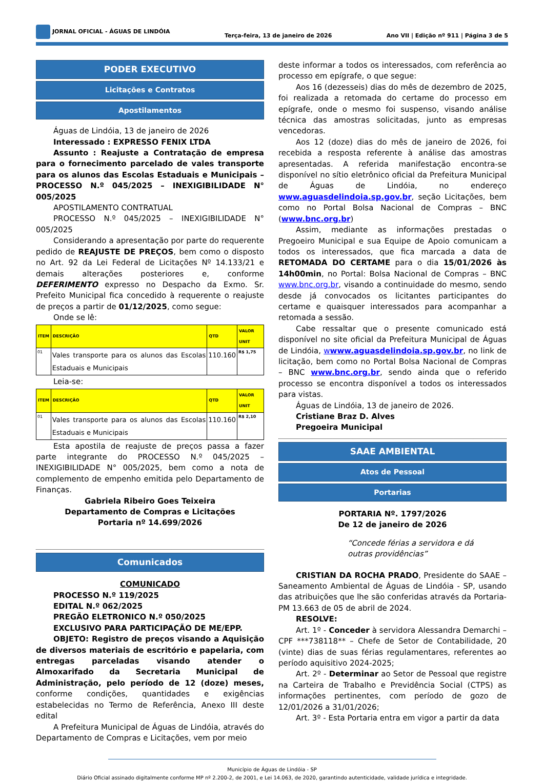JORNAL OFICIAL - ÁGUAS DE LINDÓIA Terça-feira, 13 de janeiro de 2026 Ano VII | Edição nº 911 | Página 3 de 5
PODER EXECUTIVO
Licitações e Contratos
Apostilamentos
Águas de Lindóia, 13 de janeiro de 2026
Interessado : EXPRESSO FENIX LTDA
Assunto : Reajuste a Contratação de empresa para o fornecimento parcelado de vales transporte para os alunos das Escolas Estaduais e Municipais – PROCESSO N.º 045/2025 – INEXIGIBILIDADE N° 005/2025
APOSTILAMENTO CONTRATUAL
PROCESSO N.º 045/2025 – INEXIGIBILIDADE N° 005/2025
Considerando a apresentação por parte do requerente pedido de REAJUSTE DE PREÇOS, bem como o disposto no Art. 92 da Lei Federal de Licitações Nº 14.133/21 e demais alterações posteriores e, conforme DEFERIMENTO expresso no Despacho da Exmo. Sr. Prefeito Municipal fica concedido à requerente o reajuste de preços a partir de 01/12/2025, como segue:
Onde se lê:
| ITEM | DESCRIÇÃO | QTD | VALOR UNIT |
| --- | --- | --- | --- |
| 01 | Vales transporte para os alunos das Escolas Estaduais e Municipais | 110.160 | R$ 1,75 |
Leia-se:
| ITEM | DESCRIÇÃO | QTD | VALOR UNIT |
| --- | --- | --- | --- |
| 01 | Vales transporte para os alunos das Escolas Estaduais e Municipais | 110.160 | R$ 2,10 |
Esta apostila de reajuste de preços passa a fazer parte integrante do PROCESSO N.º 045/2025 – INEXIGIBILIDADE N° 005/2025, bem como a nota de complemento de empenho emitida pelo Departamento de Finanças.
Gabriela Ribeiro Goes Teixeira
Departamento de Compras e Licitações
Portaria nº 14.699/2026
Comunicados
COMUNICADO
PROCESSO N.º 119/2025
EDITAL N.º 062/2025
PREGÃO ELETRONICO N.º 050/2025
EXCLUSIVO PARA PARTICIPAÇÃO DE ME/EPP.
OBJETO: Registro de preços visando a Aquisição de diversos materiais de escritório e papelaria, com entregas parceladas visando atender o Almoxarifado da Secretaria Municipal de Administração, pelo período de 12 (doze) meses, conforme condições, quantidades e exigências estabelecidas no Termo de Referência, Anexo III deste edital
A Prefeitura Municipal de Águas de Lindóia, através do Departamento de Compras e Licitações, vem por meio
deste informar a todos os interessados, com referência ao processo em epígrafe, o que segue:
Aos 16 (dezesseis) dias do mês de dezembro de 2025, foi realizada a retomada do certame do processo em epígrafe, onde o mesmo foi suspenso, visando análise técnica das amostras solicitadas, junto as empresas vencedoras.
Aos 12 (doze) dias do mês de janeiro de 2026, foi recebida a resposta referente à análise das amostras apresentadas. A referida manifestação encontra-se disponível no sítio eletrônico oficial da Prefeitura Municipal de Águas de Lindóia, no endereço www.aguasdelindoia.sp.gov.br, seção Licitações, bem como no Portal Bolsa Nacional de Compras – BNC (www.bnc.org.br)
Assim, mediante as informações prestadas o Pregoeiro Municipal e sua Equipe de Apoio comunicam a todos os interessados, que fica marcada a data de RETOMADA DO CERTAME para o dia 15/01/2026 às 14h00min, no Portal: Bolsa Nacional de Compras – BNC www.bnc.org.br, visando a continuidade do mesmo, sendo desde já convocados os licitantes participantes do certame e quaisquer interessados para acompanhar a retomada a sessão.
Cabe ressaltar que o presente comunicado está disponível no site oficial da Prefeitura Municipal de Águas de Lindóia, wwww.aguasdelindoia.sp.gov.br, no link de licitação, bem como no Portal Bolsa Nacional de Compras – BNC www.bnc.org.br, sendo ainda que o referido processo se encontra disponível a todos os interessados para vistas.
Águas de Lindóia, 13 de janeiro de 2026.
Cristiane Braz D. Alves
Pregoeira Municipal
SAAE AMBIENTAL
Atos de Pessoal
Portarias
PORTARIA Nº. 1797/2026
De 12 de janeiro de 2026
“Concede férias a servidora e dá outras providências”
CRISTIAN DA ROCHA PRADO, Presidente do SAAE – Saneamento Ambiental de Águas de Lindóia - SP, usando das atribuições que lhe são conferidas através da Portaria-PM 13.663 de 05 de abril de 2024.
RESOLVE:
Art. 1º - Conceder à servidora Alessandra Demarchi – CPF ***738118** – Chefe de Setor de Contabilidade, 20 (vinte) dias de suas férias regulamentares, referentes ao período aquisitivo 2024-2025;
Art. 2º - Determinar ao Setor de Pessoal que registre na Carteira de Trabalho e Previdência Social (CTPS) as informações pertinentes, com período de gozo de 12/01/2026 a 31/01/2026;
Art. 3º - Esta Portaria entra em vigor a partir da data
Município de Águas de Lindóia - SP
Diário Oficial assinado digitalmente conforme MP nº 2.200-2, de 2001, e Lei 14.063, de 2020, garantindo autenticidade, validade jurídica e integridade.